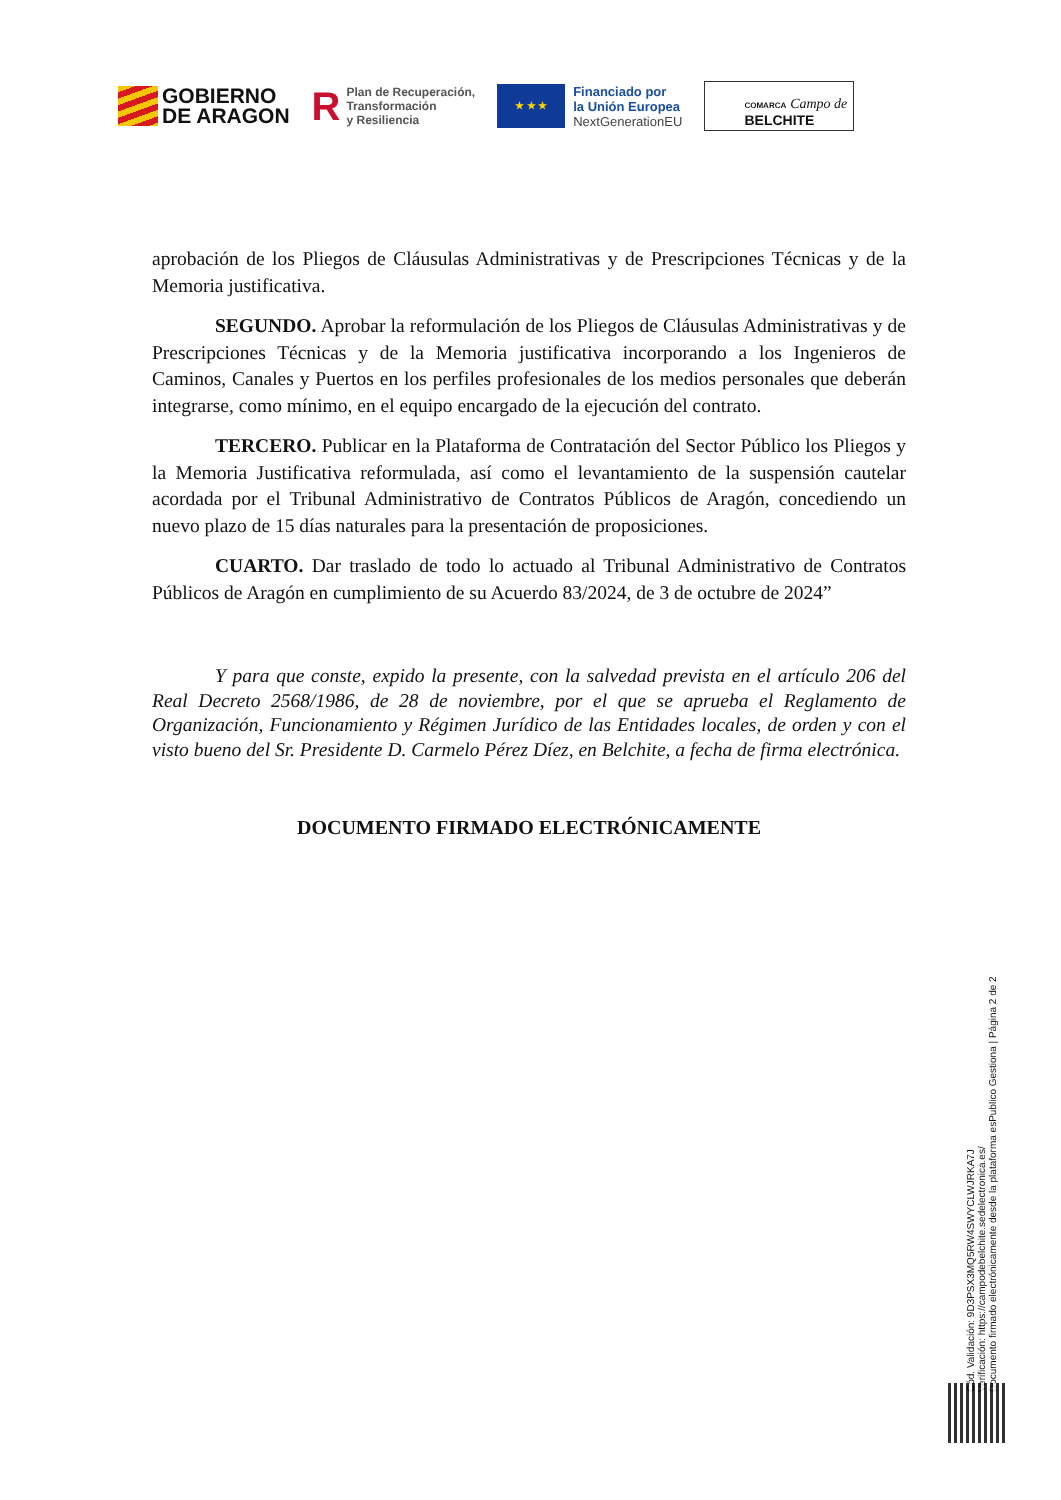GOBIERNO
DE ARAGON
R
Plan de Recuperación,
Transformación
y Resiliencia
★ ★ ★
Financiado por
la Unión Europea
NextGenerationEU
COMARCA Campo de
BELCHITE
aprobación de los Pliegos de Cláusulas Administrativas y de Prescripciones Técnicas y de la Memoria justificativa.
SEGUNDO. Aprobar la reformulación de los Pliegos de Cláusulas Administrativas y de Prescripciones Técnicas y de la Memoria justificativa incorporando a los Ingenieros de Caminos, Canales y Puertos en los perfiles profesionales de los medios personales que deberán integrarse, como mínimo, en el equipo encargado de la ejecución del contrato.
TERCERO. Publicar en la Plataforma de Contratación del Sector Público los Pliegos y la Memoria Justificativa reformulada, así como el levantamiento de la suspensión cautelar acordada por el Tribunal Administrativo de Contratos Públicos de Aragón, concediendo un nuevo plazo de 15 días naturales para la presentación de proposiciones.
CUARTO. Dar traslado de todo lo actuado al Tribunal Administrativo de Contratos Públicos de Aragón en cumplimiento de su Acuerdo 83/2024, de 3 de octubre de 2024”
Y para que conste, expido la presente, con la salvedad prevista en el artículo 206 del Real Decreto 2568/1986, de 28 de noviembre, por el que se aprueba el Reglamento de Organización, Funcionamiento y Régimen Jurídico de las Entidades locales, de orden y con el visto bueno del Sr. Presidente D. Carmelo Pérez Díez, en Belchite, a fecha de firma electrónica.
DOCUMENTO FIRMADO ELECTRÓNICAMENTE
Cód. Validación: 9D3PSX3MQ5RW4SWYCLWJRKA7J
Verificación: https://campodebelchite.sedelectronica.es/
Documento firmado electrónicamente desde la plataforma esPublico Gestiona | Página 2 de 2